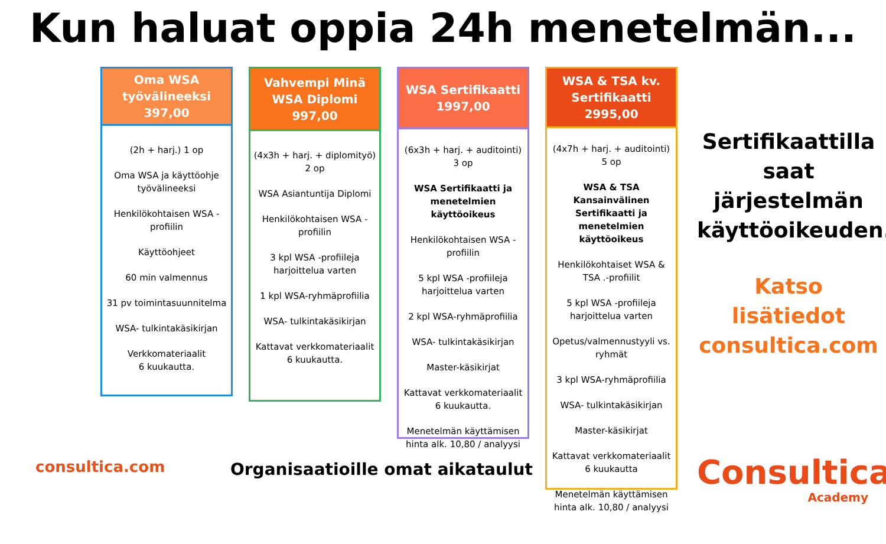Kun haluat oppia 24h menetelmän...
Oma WSA
työvälineeksi
397,00
(2h + harj.) 1 op
Oma WSA ja käyttöohje työvälineeksi
Henkilökohtaisen WSA -profiilin
Käyttöohjeet
60 min valmennus
31 pv toimintasuunnitelma
WSA- tulkintakäsikirjan
Verkkomateriaalit
6 kuukautta.
Vahvempi Minä
WSA Diplomi 997,00
(4x3h + harj. + diplomityö) 2 op
WSA Asiantuntija Diplomi
Henkilökohtaisen WSA -profiilin
3 kpl WSA -profiileja harjoittelua varten
1 kpl WSA-ryhmäprofiilia
WSA- tulkintakäsikirjan
Kattavat verkkomateriaalit
6 kuukautta.
WSA Sertifikaatti
1997,00
(6x3h + harj. + auditointi) 3 op
WSA Sertifikaatti ja menetelmien käyttöoikeus
Henkilökohtaisen WSA -profiilin
5 kpl WSA -profiileja harjoittelua varten
2 kpl WSA-ryhmäprofiilia
WSA- tulkintakäsikirjan
Master-käsikirjat
Kattavat verkkomateriaalit
6 kuukautta.
Menetelmän käyttämisen hinta alk. 10,80 / analyysi
WSA & TSA kv.
Sertifikaatti 2995,00
(4x7h + harj. + auditointi) 5 op
WSA & TSA Kansainvälinen Sertifikaatti ja menetelmien käyttöoikeus
Henkilökohtaiset WSA & TSA .-profiilit
5 kpl WSA -profiileja harjoittelua varten
Opetus/valmennustyyli vs. ryhmät
3 kpl WSA-ryhmäprofiilia
WSA- tulkintakäsikirjan
Master-käsikirjat
Kattavat verkkomateriaalit
6 kuukautta
Menetelmän käyttämisen hinta alk. 10,80 / analyysi
Sertifikaattilla saat järjestelmän käyttöoikeuden.
Katso lisätiedot consultica.com
Consultica
Academy
consultica.com
Organisaatioille omat aikataulut